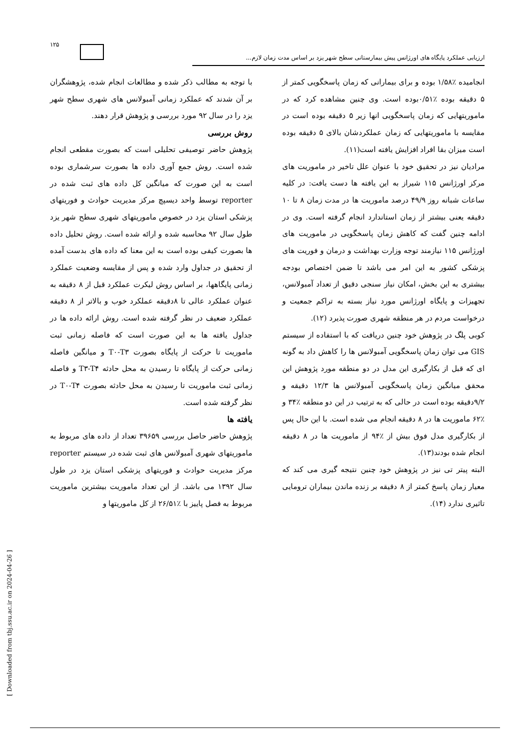۱۲۵
ارزیابی عملکرد پایگاه های اورژانس پیش بیمارستانی سطح شهر یزد بر اساس مدت زمان لازم...
انجامیده ٪۱/۵۸ بوده و برای بیمارانی که زمان پاسخگویی کمتر از ۵ دقیقه بوده ٪۰/۵۱بوده است. وی چنین مشاهده کرد که در ماموریتهایی که زمان پاسخگویی انها زیر ۵ دقیقه بوده است در مقایسه با ماموریتهایی که زمان عملکردشان بالای ۵ دقیقه بوده است میزان بقا افراد افزایش یافته است(۱۱).
مرادیان نیز در تحقیق خود با عنوان علل تاخیر در ماموریت های مرکز اورژانس ۱۱۵ شیراز به این یافته ها دست یافت: در کلیه ساعات شبانه روز ۴۹/۹ درصد ماموریت ها در مدت زمان ۸ تا ۱۰ دقیقه یعنی بیشتر از زمان استاندارد انجام گرفته است. وی در ادامه چنین گفت که کاهش زمان پاسخگویی در ماموریت های اورژانس ۱۱۵ نیازمند توجه وزارت بهداشت و درمان و فوریت های پزشکی کشور به این امر می باشد تا ضمن اختصاص بودجه بیشتری به این بخش، امکان نیاز سنجی دقیق از تعداد آمبولانس، تجهیزات و پایگاه اورژانس مورد نیاز بسته به تراکم جمعیت و درخواست مردم در هر منطقه شهری صورت پذیرد (۱۲).
کوبی پلگ در پژوهش خود چنین دریافت که با استفاده از سیستم GIS می توان زمان پاسخگویی آمبولانس ها را کاهش داد به گونه ای که قبل از بکارگیری این مدل در دو منطقه مورد پژوهش این محقق میانگین زمان پاسخگویی آمبولانس ها ۱۲/۳ دقیقه و ۹/۲دقیقه بوده است در حالی که به ترتیب در این دو منطقه ٪۳۴ و ٪۶۲ ماموریت ها در ۸ دقیقه انجام می شده است. با این حال پس از بکارگیری مدل فوق بیش از ٪۹۴ از ماموریت ها در ۸ دقیقه انجام شده بودند(۱۳).
البته پیتر تی نیز در پژوهش خود چنین نتیجه گیری می کند که معیار زمان پاسخ کمتر از ۸ دقیقه بر زنده ماندن بیماران ترومایی تاثیری ندارد (۱۴).
با توجه به مطالب ذکر شده و مطالعات انجام شده، پژوهشگران بر آن شدند که عملکرد زمانی آمبولانس های شهری سطح شهر یزد را در سال ۹۲ مورد بررسی و پژوهش قرار دهند.
روش بررسی
پژوهش حاضر توصیفی تحلیلی است که بصورت مقطعی انجام شده است. روش جمع آوری داده ها بصورت سرشماری بوده است به این صورت که میانگین کل داده های ثبت شده در reporter توسط واحد دیسپچ مرکز مدیریت حوادث و فوریتهای پزشکی استان یزد در خصوص ماموریتهای شهری سطح شهر یزد طول سال ۹۲ محاسبه شده و ارائه شده است. روش تحلیل داده ها بصورت کیفی بوده است به این معنا که داده های بدست آمده از تحقیق در جداول وارد شده و پس از مقایسه وضعیت عملکرد زمانی پایگاهها، بر اساس روش لیکرت عملکرد قبل از ۸ دقیقه به عنوان عملکرد عالی تا ۸دقیقه عملکرد خوب و بالاتر از ۸ دقیقه عملکرد ضعیف در نظر گرفته شده است. روش ارائه داده ها در جداول یافته ها به این صورت است که فاصله زمانی ثبت ماموریت تا حرکت از پایگاه بصورت T۰-T۳ و میانگین فاصله زمانی حرکت از پایگاه تا رسیدن به محل حادثه T۳-T۴ و فاصله زمانی ثبت ماموریت تا رسیدن به محل حادثه بصورت T۰-T۴ در نظر گرفته شده است.
یافته ها
پژوهش حاضر حاصل بررسی ۳۹۶۵۹ تعداد از داده های مربوط به ماموریتهای شهری آمبولانس های ثبت شده در سیستم reporter مرکز مدیریت حوادث و فوریتهای پزشکی استان یزد در طول سال ۱۳۹۲ می باشد. از این تعداد ماموریت بیشترین ماموریت مربوط به فصل پاییز با ٪۲۶/۵۱ از کل ماموریتها و
[ Downloaded from tbj.ssu.ac.ir on 2024-04-26 ]